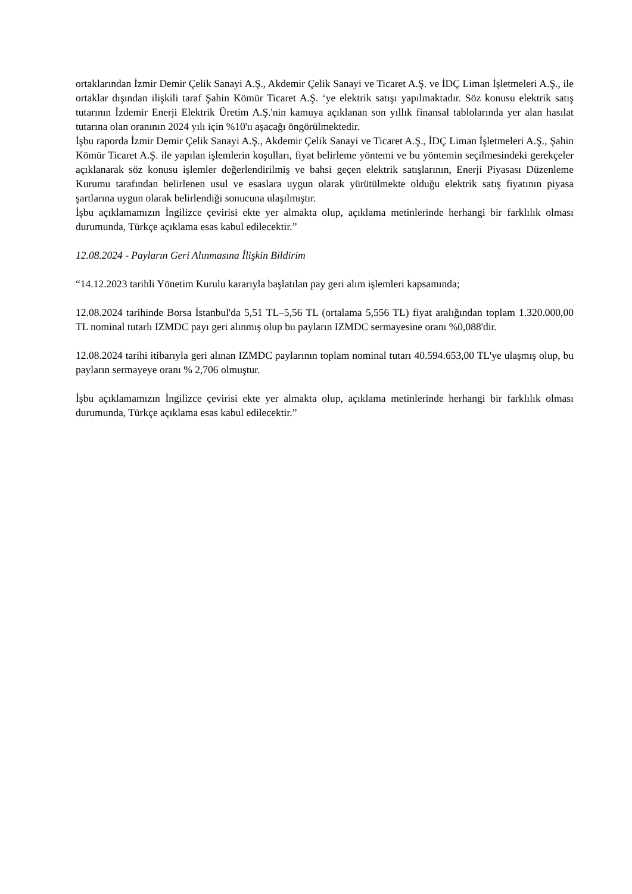ortaklarından İzmir Demir Çelik Sanayi A.Ş., Akdemir Çelik Sanayi ve Ticaret A.Ş. ve İDÇ Liman İşletmeleri A.Ş., ile ortaklar dışından ilişkili taraf Şahin Kömür Ticaret A.Ş. ‘ye elektrik satışı yapılmaktadır. Söz konusu elektrik satış tutarının İzdemir Enerji Elektrik Üretim A.Ş.'nin kamuya açıklanan son yıllık finansal tablolarında yer alan hasılat tutarına olan oranının 2024 yılı için %10'u aşacağı öngörülmektedir.
İşbu raporda İzmir Demir Çelik Sanayi A.Ş., Akdemir Çelik Sanayi ve Ticaret A.Ş., İDÇ Liman İşletmeleri A.Ş., Şahin Kömür Ticaret A.Ş. ile yapılan işlemlerin koşulları, fiyat belirleme yöntemi ve bu yöntemin seçilmesindeki gerekçeler açıklanarak söz konusu işlemler değerlendirilmiş ve bahsi geçen elektrik satışlarının, Enerji Piyasası Düzenleme Kurumu tarafından belirlenen usul ve esaslara uygun olarak yürütülmekte olduğu elektrik satış fiyatının piyasa şartlarına uygun olarak belirlendiği sonucuna ulaşılmıştır.
İşbu açıklamamızın İngilizce çevirisi ekte yer almakta olup, açıklama metinlerinde herhangi bir farklılık olması durumunda, Türkçe açıklama esas kabul edilecektir.”
12.08.2024 - Payların Geri Alınmasına İlişkin Bildirim
“14.12.2023 tarihli Yönetim Kurulu kararıyla başlatılan pay geri alım işlemleri kapsamında;
12.08.2024 tarihinde Borsa İstanbul'da 5,51 TL–5,56 TL (ortalama 5,556 TL) fiyat aralığından toplam 1.320.000,00 TL nominal tutarlı IZMDC payı geri alınmış olup bu payların IZMDC sermayesine oranı %0,088'dir.
12.08.2024 tarihi itibarıyla geri alınan IZMDC paylarının toplam nominal tutarı 40.594.653,00 TL'ye ulaşmış olup, bu payların sermayeye oranı % 2,706 olmuştur.
İşbu açıklamamızın İngilizce çevirisi ekte yer almakta olup, açıklama metinlerinde herhangi bir farklılık olması durumunda, Türkçe açıklama esas kabul edilecektir.”